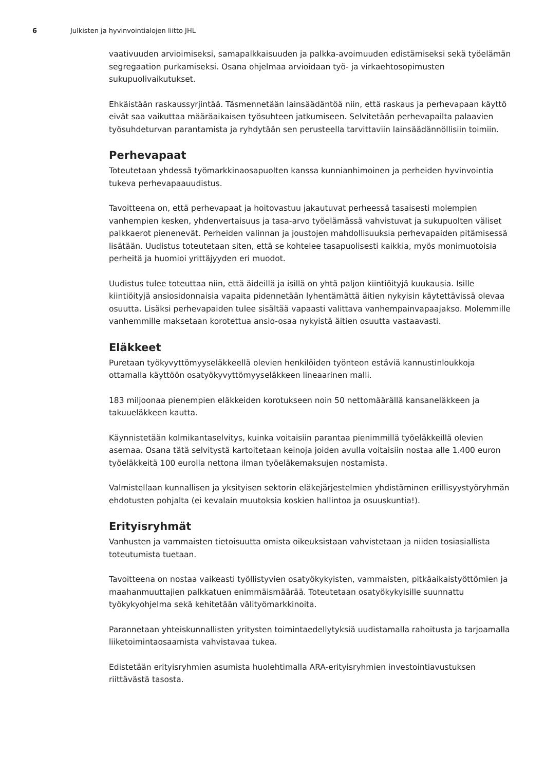6 Julkisten ja hyvinvointialojen liitto JHL
vaativuuden arvioimiseksi, samapalkkaisuuden ja palkka-avoimuuden edistämiseksi sekä työelämän segregaation purkamiseksi. Osana ohjelmaa arvioidaan työ- ja virkaehtosopimusten sukupuolivaikutukset.
Ehkäistään raskaussyrjintää. Täsmennetään lainsäädäntöä niin, että raskaus ja perhevapaan käyttö eivät saa vaikuttaa määräaikaisen työsuhteen jatkumiseen. Selvitetään perhevapailta palaavien työsuhdeturvan parantamista ja ryhdytään sen perusteella tarvittaviin lainsäädännöllisiin toimiin.
Perhevapaat
Toteutetaan yhdessä työmarkkinaosapuolten kanssa kunnianhimoinen ja perheiden hyvinvointia tukeva perhevapaauudistus.
Tavoitteena on, että perhevapaat ja hoitovastuu jakautuvat perheessä tasaisesti molempien vanhempien kesken, yhdenvertaisuus ja tasa-arvo työelämässä vahvistuvat ja sukupuolten väliset palkkaerot pienenevät. Perheiden valinnan ja joustojen mahdollisuuksia perhevapaiden pitämisessä lisätään. Uudistus toteutetaan siten, että se kohtelee tasapuolisesti kaikkia, myös monimuotoisia perheitä ja huomioi yrittäjyyden eri muodot.
Uudistus tulee toteuttaa niin, että äideillä ja isillä on yhtä paljon kiintiöityjä kuukausia. Isille kiintiöityjä ansiosidonnaisia vapaita pidennetään lyhentämättä äitien nykyisin käytettävissä olevaa osuutta. Lisäksi perhevapaiden tulee sisältää vapaasti valittava vanhempainvapaajakso. Molemmille vanhemmille maksetaan korotettua ansio-osaa nykyistä äitien osuutta vastaavasti.
Eläkkeet
Puretaan työkyvyttömyyseläkkeellä olevien henkilöiden työnteon estäviä kannustinloukkoja ottamalla käyttöön osatyökyvyttömyyseläkkeen lineaarinen malli.
183 miljoonaa pienempien eläkkeiden korotukseen noin 50 nettomäärällä kansaneläkkeen ja takuueläkkeen kautta.
Käynnistetään kolmikantaselvitys, kuinka voitaisiin parantaa pienimmillä työeläkkeillä olevien asemaa. Osana tätä selvitystä kartoitetaan keinoja joiden avulla voitaisiin nostaa alle 1.400 euron työeläkkeitä 100 eurolla nettona ilman työeläkemaksujen nostamista.
Valmistellaan kunnallisen ja yksityisen sektorin eläkejärjestelmien yhdistäminen erillisyystyöryhmän ehdotusten pohjalta (ei kevalain muutoksia koskien hallintoa ja osuuskuntia!).
Erityisryhmät
Vanhusten ja vammaisten tietoisuutta omista oikeuksistaan vahvistetaan ja niiden tosiasiallista toteutumista tuetaan.
Tavoitteena on nostaa vaikeasti työllistyvien osatyökykyisten, vammaisten, pitkäaikaistyöttömien ja maahanmuuttajien palkkatuen enimmäismäärää. Toteutetaan osatyökykyisille suunnattu työkykyohjelma sekä kehitetään välityömarkkinoita.
Parannetaan yhteiskunnallisten yritysten toimintaedellytyksiä uudistamalla rahoitusta ja tarjoamalla liiketoimintaosaamista vahvistavaa tukea.
Edistetään erityisryhmien asumista huolehtimalla ARA-erityisryhmien investointiavustuksen riittävästä tasosta.